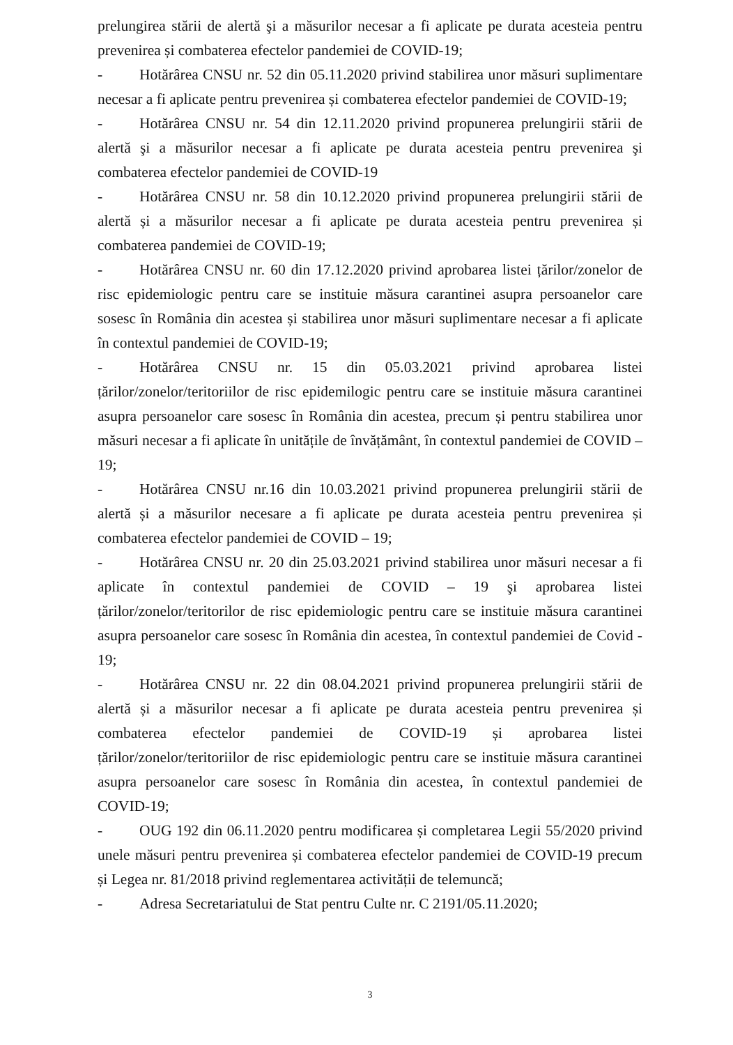prelungirea stării de alertă şi a măsurilor necesar a fi aplicate pe durata acesteia pentru prevenirea și combaterea efectelor pandemiei de COVID-19;
- Hotărârea CNSU nr. 52 din 05.11.2020 privind stabilirea unor măsuri suplimentare necesar a fi aplicate pentru prevenirea și combaterea efectelor pandemiei de COVID-19;
- Hotărârea CNSU nr. 54 din 12.11.2020 privind propunerea prelungirii stării de alertă şi a măsurilor necesar a fi aplicate pe durata acesteia pentru prevenirea şi combaterea efectelor pandemiei de COVID-19
- Hotărârea CNSU nr. 58 din 10.12.2020 privind propunerea prelungirii stării de alertă și a măsurilor necesar a fi aplicate pe durata acesteia pentru prevenirea și combaterea pandemiei de COVID-19;
- Hotărârea CNSU nr. 60 din 17.12.2020 privind aprobarea listei țărilor/zonelor de risc epidemiologic pentru care se instituie măsura carantinei asupra persoanelor care sosesc în România din acestea și stabilirea unor măsuri suplimentare necesar a fi aplicate în contextul pandemiei de COVID-19;
- Hotărârea CNSU nr. 15 din 05.03.2021 privind aprobarea listei țărilor/zonelor/teritoriilor de risc epidemilogic pentru care se instituie măsura carantinei asupra persoanelor care sosesc în România din acestea, precum și pentru stabilirea unor măsuri necesar a fi aplicate în unitățile de învățământ, în contextul pandemiei de COVID – 19;
- Hotărârea CNSU nr.16 din 10.03.2021 privind propunerea prelungirii stării de alertă și a măsurilor necesare a fi aplicate pe durata acesteia pentru prevenirea și combaterea efectelor pandemiei de COVID – 19;
- Hotărârea CNSU nr. 20 din 25.03.2021 privind stabilirea unor măsuri necesar a fi aplicate în contextul pandemiei de COVID – 19 şi aprobarea listei țărilor/zonelor/teritorilor de risc epidemiologic pentru care se instituie măsura carantinei asupra persoanelor care sosesc în România din acestea, în contextul pandemiei de Covid - 19;
- Hotărârea CNSU nr. 22 din 08.04.2021 privind propunerea prelungirii stării de alertă și a măsurilor necesar a fi aplicate pe durata acesteia pentru prevenirea și combaterea efectelor pandemiei de COVID-19 și aprobarea listei țărilor/zonelor/teritoriilor de risc epidemiologic pentru care se instituie măsura carantinei asupra persoanelor care sosesc în România din acestea, în contextul pandemiei de COVID-19;
- OUG 192 din 06.11.2020 pentru modificarea și completarea Legii 55/2020 privind unele măsuri pentru prevenirea și combaterea efectelor pandemiei de COVID-19 precum și Legea nr. 81/2018 privind reglementarea activității de telemuncă;
- Adresa Secretariatului de Stat pentru Culte nr. C 2191/05.11.2020;
3